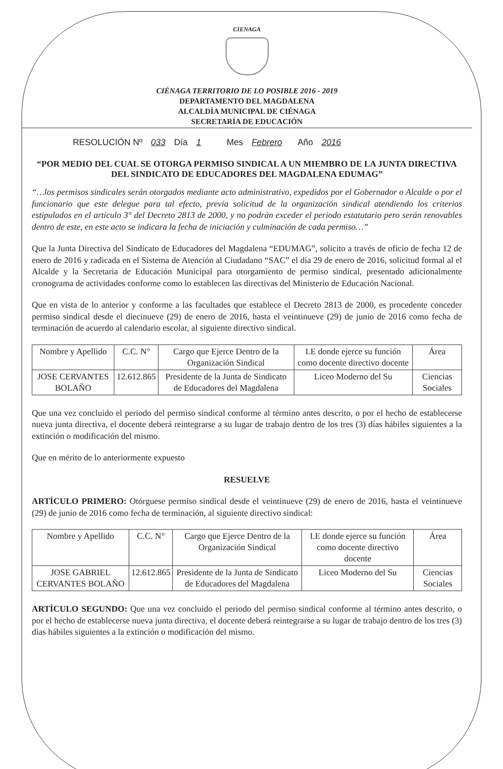CIENAGA
CIÉNAGA TERRITORIO DE LO POSIBLE 2016 - 2019
DEPARTAMENTO DEL MAGDALENA
ALCALDÍA MUNICIPAL DE CIÉNAGA
SECRETARÍA DE EDUCACIÓN
RESOLUCIÓN Nº 033 Día 1 Mes Febrero Año 2016
“POR MEDIO DEL CUAL SE OTORGA PERMISO SINDICAL A UN MIEMBRO DE LA JUNTA DIRECTIVA DEL SINDICATO DE EDUCADORES DEL MAGDALENA EDUMAG”
“…los permisos sindicales serán otorgados mediante acto administrativo, expedidos por el Gobernador o Alcalde o por el funcionario que este delegue para tal efecto, previa solicitud de la organización sindical atendiendo los criterios estipulados en el artículo 3° del Decreto 2813 de 2000, y no podrán exceder el periodo estatutario pero serán renovables dentro de este, en este acto se indicara la fecha de iniciación y culminación de cada permiso…”
Que la Junta Directiva del Sindicato de Educadores del Magdalena “EDUMAG”, solicito a través de oficio de fecha 12 de enero de 2016 y radicada en el Sistema de Atención al Ciudadano “SAC” el día 29 de enero de 2016, solicitud formal al el Alcalde y la Secretaria de Educación Municipal para otorgamiento de permiso sindical, presentado adicionalmente cronograma de actividades conforme como lo establecen las directivas del Ministerio de Educación Nacional.
Que en vista de lo anterior y conforme a las facultades que establece el Decreto 2813 de 2000, es procedente conceder permiso sindical desde el diecinueve (29) de enero de 2016, hasta el veintinueve (29) de junio de 2016 como fecha de terminación de acuerdo al calendario escolar, al siguiente directivo sindical.
| Nombre y Apellido | C.C. N° | Cargo que Ejerce Dentro de la Organización Sindical | I.E donde ejerce su función como docente directivo docente | Área |
| JOSE CERVANTES BOLAÑO | 12.612.865 | Presidente de la Junta de Sindicato de Educadores del Magdalena | Liceo Moderno del Su | Ciencias Sociales |
Que una vez concluido el periodo del permiso sindical conforme al término antes descrito, o por el hecho de establecerse nueva junta directiva, el docente deberá reintegrarse a su lugar de trabajo dentro de los tres (3) días hábiles siguientes a la extinción o modificación del mismo.
Que en mérito de lo anteriormente expuesto
RESUELVE
ARTÍCULO PRIMERO: Otórguese permiso sindical desde el veintinueve (29) de enero de 2016, hasta el veintinueve (29) de junio de 2016 como fecha de terminación, al siguiente directivo sindical:
| Nombre y Apellido | C.C. N° | Cargo que Ejerce Dentro de la Organización Sindical | I.E donde ejerce su función como docente directivo docente | Área |
| JOSE GABRIEL CERVANTES BOLAÑO | 12.612.865 | Presidente de la Junta de Sindicato de Educadores del Magdalena | Liceo Moderno del Su | Ciencias Sociales |
ARTÍCULO SEGUNDO: Que una vez concluido el periodo del permiso sindical conforme al término antes descrito, o por el hecho de establecerse nueva junta directiva, el docente deberá reintegrarse a su lugar de trabajo dentro de los tres (3) días hábiles siguientes a la extinción o modificación del mismo.